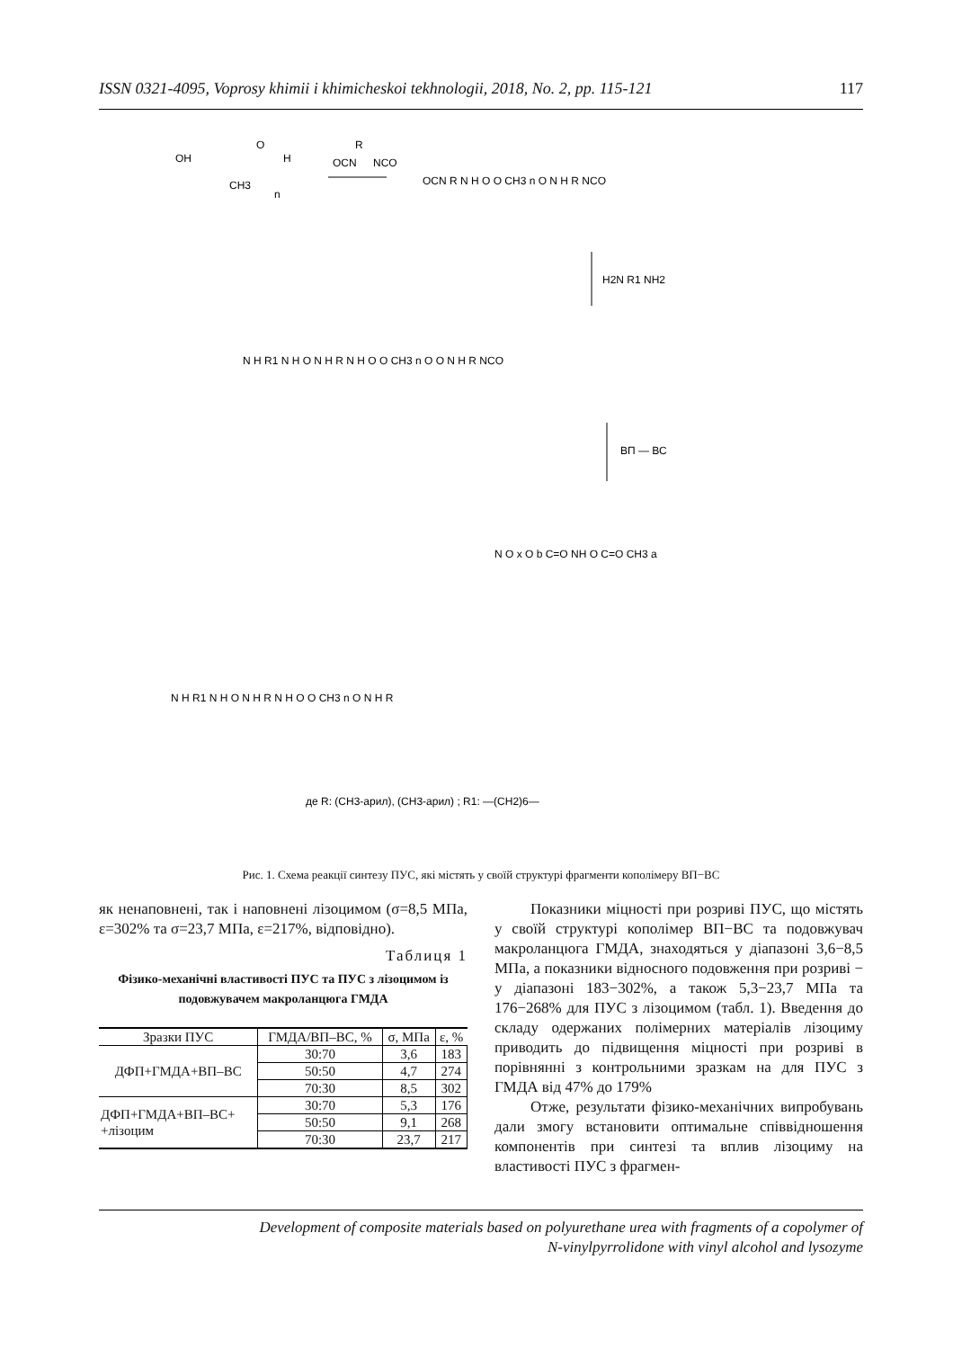ISSN 0321-4095, Voprosy khimii i khimicheskoi tekhnologii, 2018, No. 2, pp. 115-121 117
OH
O
H
CH3
n
OCN
R
NCO
OCN R N H O O CH3 n O N H R NCO
H2N R1 NH2
N H R1 N H O N H R N H O O CH3 n O O N H R NCO
ВП — ВС
N O x O b C=O NH O C=O CH3 a
N H R1 N H O N H R N H O O CH3 n O N H R
де R: (CH3-арил), (CH3-арил) ; R1: —(CH2)6—
Рис. 1. Схема реакції синтезу ПУС, які містять у своїй структурі фрагменти кополімеру ВП−ВС
як ненаповнені, так і наповнені лізоцимом (σ=8,5 МПа, ε=302% та σ=23,7 МПа, ε=217%, відповідно).
Таблиця 1
Фізико-механічні властивості ПУС та ПУС з лізоцимом із подовжувачем макроланцюга ГМДА
| Зразки ПУС | ГМДА/ВП–ВС, % | σ, МПа | ε, % |
| --- | --- | --- | --- |
| ДФП+ГМДА+ВП–ВС | 30:70 | 3,6 | 183 |
| | 50:50 | 4,7 | 274 |
| | 70:30 | 8,5 | 302 |
| ДФП+ГМДА+ВП–ВС+ +лізоцим | 30:70 | 5,3 | 176 |
| | 50:50 | 9,1 | 268 |
| | 70:30 | 23,7 | 217 |
Показники міцності при розриві ПУС, що містять у своїй структурі кополімер ВП−ВС та подовжувач макроланцюга ГМДА, знаходяться у діапазоні 3,6−8,5 МПа, а показники відносного подовження при розриві − у діапазоні 183−302%, а також 5,3−23,7 МПа та 176−268% для ПУС з лізоцимом (табл. 1). Введення до складу одержаних полімерних матеріалів лізоциму приводить до підвищення міцності при розриві в порівнянні з контрольними зразкам на для ПУС з ГМДА від 47% до 179%
Отже, результати фізико-механічних випробувань дали змогу встановити оптимальне співвідношення компонентів при синтезі та вплив лізоциму на властивості ПУС з фрагмен-
Development of composite materials based on polyurethane urea with fragments of a copolymer of
N-vinylpyrrolidone with vinyl alcohol and lysozyme